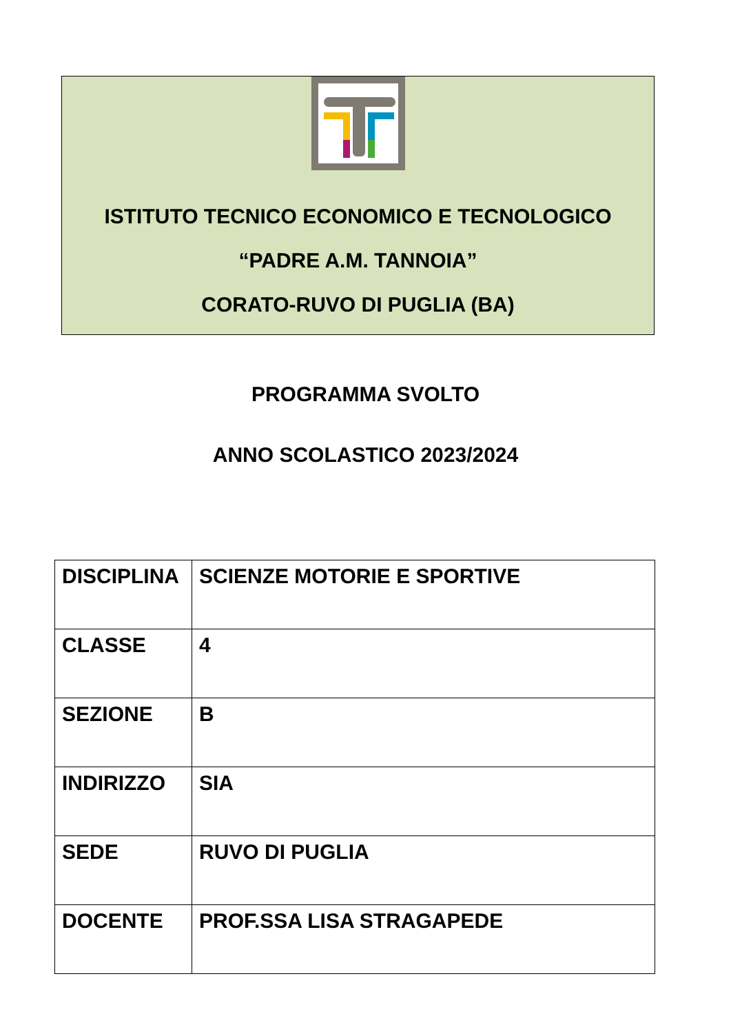ISTITUTO TECNICO ECONOMICO E TECNOLOGICO
“PADRE A.M. TANNOIA”
CORATO-RUVO DI PUGLIA (BA)
PROGRAMMA SVOLTO
ANNO SCOLASTICO 2023/2024
| DISCIPLINA | SCIENZE MOTORIE E SPORTIVE |
| CLASSE | 4 |
| SEZIONE | B |
| INDIRIZZO | SIA |
| SEDE | RUVO DI PUGLIA |
| DOCENTE | PROF.SSA LISA STRAGAPEDE |